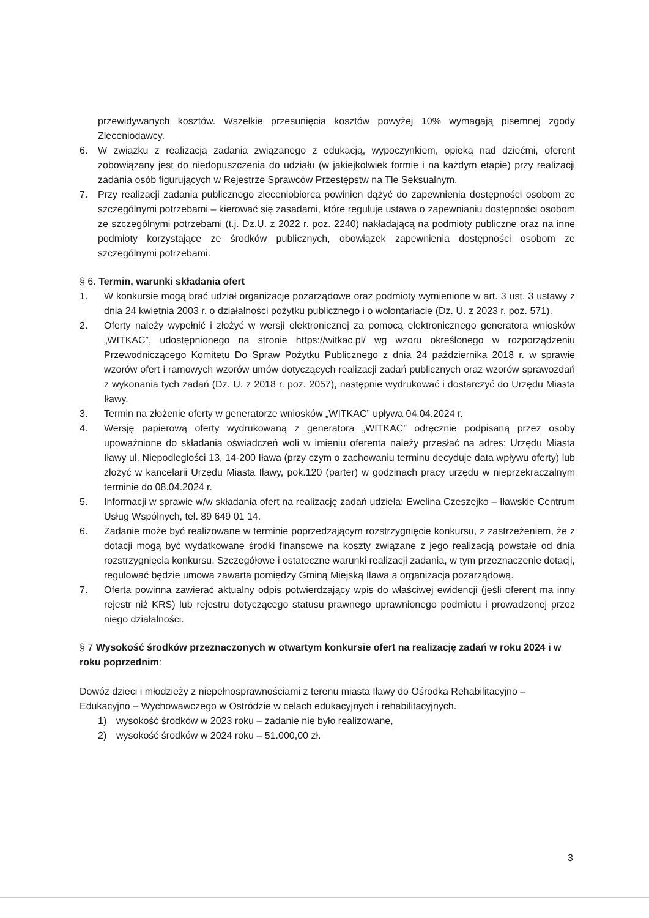przewidywanych kosztów. Wszelkie przesunięcia kosztów powyżej 10% wymagają pisemnej zgody Zleceniodawcy.
6. W związku z realizacją zadania związanego z edukacją, wypoczynkiem, opieką nad dziećmi, oferent zobowiązany jest do niedopuszczenia do udziału (w jakiejkolwiek formie i na każdym etapie) przy realizacji zadania osób figurujących w Rejestrze Sprawców Przestępstw na Tle Seksualnym.
7. Przy realizacji zadania publicznego zleceniobiorca powinien dążyć do zapewnienia dostępności osobom ze szczególnymi potrzebami – kierować się zasadami, które reguluje ustawa o zapewnianiu dostępności osobom ze szczególnymi potrzebami (t.j. Dz.U. z 2022 r. poz. 2240) nakładającą na podmioty publiczne oraz na inne podmioty korzystające ze środków publicznych, obowiązek zapewnienia dostępności osobom ze szczególnymi potrzebami.
§ 6. Termin, warunki składania ofert
1. W konkursie mogą brać udział organizacje pozarządowe oraz podmioty wymienione w art. 3 ust. 3 ustawy z dnia 24 kwietnia 2003 r. o działalności pożytku publicznego i o wolontariacie (Dz. U. z 2023 r. poz. 571).
2. Oferty należy wypełnić i złożyć w wersji elektronicznej za pomocą elektronicznego generatora wniosków „WITKAC”, udostępnionego na stronie https://witkac.pl/ wg wzoru określonego w rozporządzeniu Przewodniczącego Komitetu Do Spraw Pożytku Publicznego z dnia 24 października 2018 r. w sprawie wzorów ofert i ramowych wzorów umów dotyczących realizacji zadań publicznych oraz wzorów sprawozdań z wykonania tych zadań (Dz. U. z 2018 r. poz. 2057), następnie wydrukować i dostarczyć do Urzędu Miasta Iławy.
3. Termin na złożenie oferty w generatorze wniosków „WITKAC” upływa 04.04.2024 r.
4. Wersję papierową oferty wydrukowaną z generatora „WITKAC” odręcznie podpisaną przez osoby upoważnione do składania oświadczeń woli w imieniu oferenta należy przesłać na adres: Urzędu Miasta Iławy ul. Niepodległości 13, 14-200 Iława (przy czym o zachowaniu terminu decyduje data wpływu oferty) lub złożyć w kancelarii Urzędu Miasta Iławy, pok.120 (parter) w godzinach pracy urzędu w nieprzekraczalnym terminie do 08.04.2024 r.
5. Informacji w sprawie w/w składania ofert na realizację zadań udziela: Ewelina Czeszejko – Iławskie Centrum Usług Wspólnych, tel. 89 649 01 14.
6. Zadanie może być realizowane w terminie poprzedzającym rozstrzygnięcie konkursu, z zastrzeżeniem, że z dotacji mogą być wydatkowane środki finansowe na koszty związane z jego realizacją powstałe od dnia rozstrzygnięcia konkursu. Szczegółowe i ostateczne warunki realizacji zadania, w tym przeznaczenie dotacji, regulować będzie umowa zawarta pomiędzy Gminą Miejską Iława a organizacja pozarządową.
7. Oferta powinna zawierać aktualny odpis potwierdzający wpis do właściwej ewidencji (jeśli oferent ma inny rejestr niż KRS) lub rejestru dotyczącego statusu prawnego uprawnionego podmiotu i prowadzonej przez niego działalności.
§ 7 Wysokość środków przeznaczonych w otwartym konkursie ofert na realizację zadań w roku 2024 i w roku poprzednim:
Dowóz dzieci i młodzieży z niepełnosprawnościami z terenu miasta Iławy do Ośrodka Rehabilitacyjno – Edukacyjno – Wychowawczego w Ostródzie w celach edukacyjnych i rehabilitacyjnych.
1) wysokość środków w 2023 roku – zadanie nie było realizowane,
2) wysokość środków w 2024 roku – 51.000,00 zł.
3